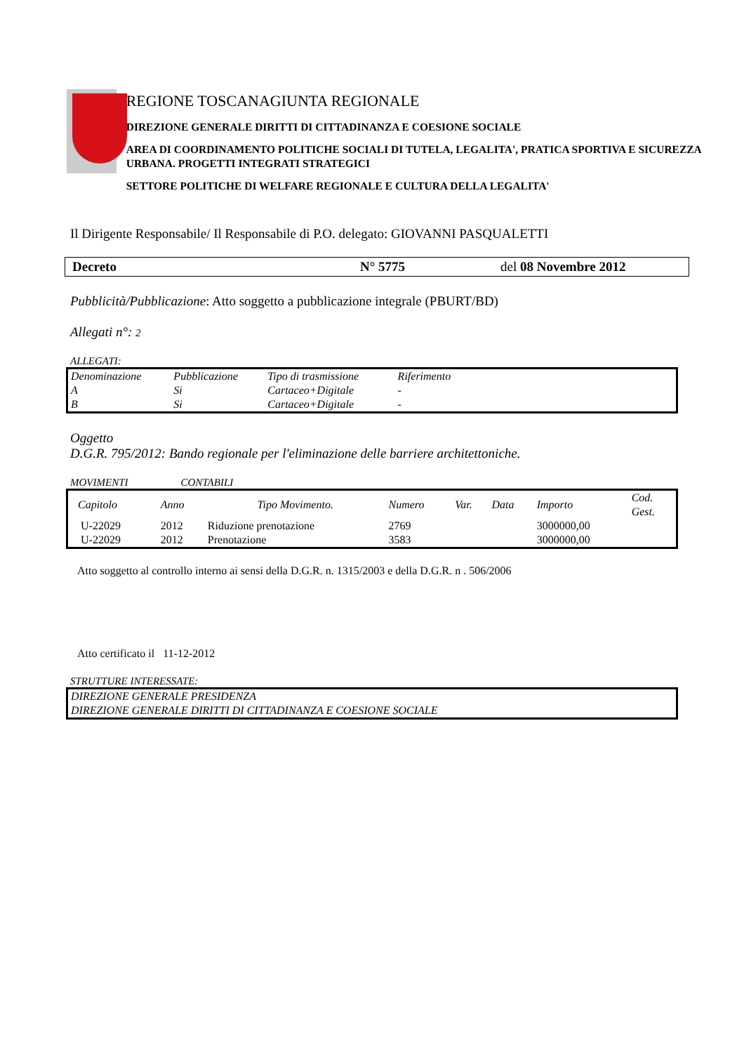REGIONE TOSCANAGIUNTA REGIONALE
DIREZIONE GENERALE DIRITTI DI CITTADINANZA E COESIONE SOCIALE
AREA DI COORDINAMENTO POLITICHE SOCIALI DI TUTELA, LEGALITA', PRATICA SPORTIVA E SICUREZZA URBANA. PROGETTI INTEGRATI STRATEGICI
SETTORE POLITICHE DI WELFARE REGIONALE E CULTURA DELLA LEGALITA'
Il Dirigente Responsabile/ Il Responsabile di P.O. delegato: GIOVANNI PASQUALETTI
Decreto N° 5775 del 08 Novembre 2012
Pubblicità/Pubblicazione: Atto soggetto a pubblicazione integrale (PBURT/BD)
Allegati n°: 2
ALLEGATI:
| Denominazione | Pubblicazione | Tipo di trasmissione | Riferimento | |
| A | Si | Cartaceo+Digitale | - | |
| B | Si | Cartaceo+Digitale | - | |
Oggetto
D.G.R. 795/2012: Bando regionale per l'eliminazione delle barriere architettoniche.
MOVIMENTI CONTABILI
| Capitolo | Anno | Tipo Movimento. | Numero | Var. | Data | Importo | Cod. Gest. |
| U-22029 | 2012 | Riduzione prenotazione | 2769 | | | 3000000,00 | |
| U-22029 | 2012 | Prenotazione | 3583 | | | 3000000,00 | |
Atto soggetto al controllo interno ai sensi della D.G.R. n. 1315/2003 e della D.G.R. n . 506/2006
Atto certificato il 11-12-2012
STRUTTURE INTERESSATE:
| DIREZIONE GENERALE PRESIDENZA |
| DIREZIONE GENERALE DIRITTI DI CITTADINANZA E COESIONE SOCIALE |